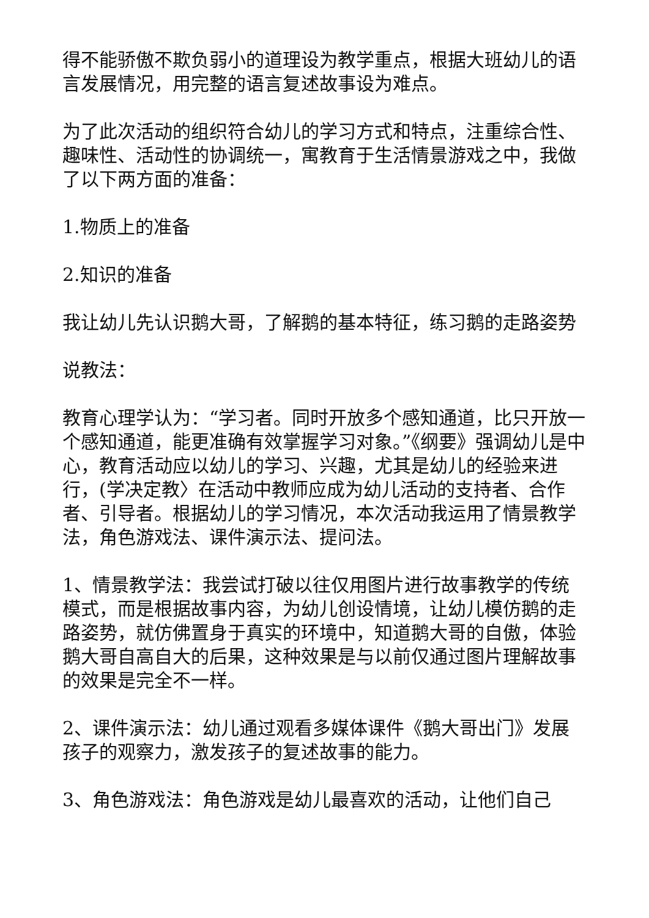得不能骄傲不欺负弱小的道理设为教学重点，根据大班幼儿的语言发展情况，用完整的语言复述故事设为难点。
为了此次活动的组织符合幼儿的学习方式和特点，注重综合性、趣味性、活动性的协调统一，寓教育于生活情景游戏之中，我做了以下两方面的准备：
1.物质上的准备
2.知识的准备
我让幼儿先认识鹅大哥，了解鹅的基本特征，练习鹅的走路姿势
说教法：
教育心理学认为：“学习者。同时开放多个感知通道，比只开放一个感知通道，能更准确有效掌握学习对象。”《纲要》强调幼儿是中心，教育活动应以幼儿的学习、兴趣，尤其是幼儿的经验来进行，(学决定教〉在活动中教师应成为幼儿活动的支持者、合作者、引导者。根据幼儿的学习情况，本次活动我运用了情景教学法，角色游戏法、课件演示法、提问法。
1、情景教学法：我尝试打破以往仅用图片进行故事教学的传统模式，而是根据故事内容，为幼儿创设情境，让幼儿模仿鹅的走路姿势，就仿佛置身于真实的环境中，知道鹅大哥的自傲，体验鹅大哥自高自大的后果，这种效果是与以前仅通过图片理解故事的效果是完全不一样。
2、课件演示法：幼儿通过观看多媒体课件《鹅大哥出门》发展孩子的观察力，激发孩子的复述故事的能力。
3、角色游戏法：角色游戏是幼儿最喜欢的活动，让他们自己